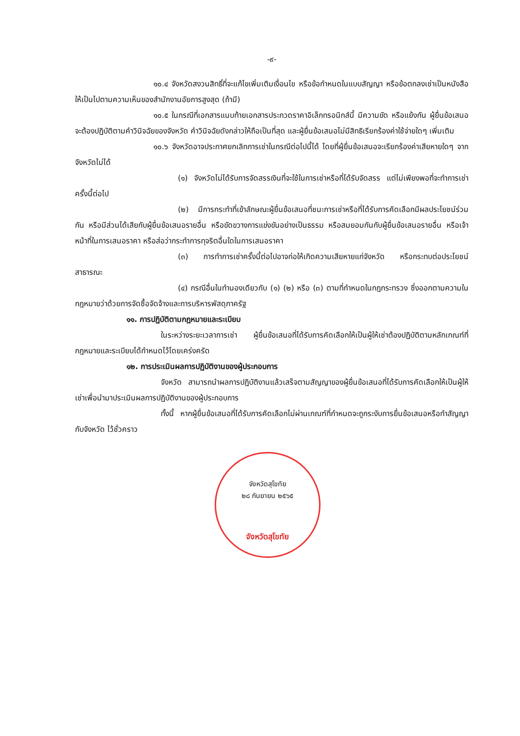-๙-
๑๐.๔ จังหวัดสงวนสิทธิ์ที่จะแก้ไขเพิ่มเติมเงื่อนไข หรือข้อกำหนดในแบบสัญญา หรือข้อตกลงเช่าเป็นหนังสือ ให้เป็นไปตามความเห็นของสำนักงานอัยการสูงสุด (ถ้ามี)
๑๐.๕ ในกรณีที่เอกสารแนบท้ายเอกสารประกวดราคาอิเล็กทรอนิกส์นี้ มีความขัด หรือแย้งกัน ผู้ยื่นข้อเสนอจะต้องปฏิบัติตามคำวินิจฉัยของจังหวัด คำวินิจฉัยดังกล่าวให้ถือเป็นที่สุด และผู้ยื่นข้อเสนอไม่มีสิทธิเรียกร้องค่าใช้จ่ายใดๆ เพิ่มเติม
๑๐.๖ จังหวัดอาจประกาศยกเลิกการเช่าในกรณีต่อไปนี้ได้ โดยที่ผู้ยื่นข้อเสนอจะเรียกร้องค่าเสียหายใดๆ จากจังหวัดไม่ได้
(๑) จังหวัดไม่ได้รับการจัดสรรเงินที่จะใช้ในการเช่าหรือที่ได้รับจัดสรร แต่ไม่เพียงพอที่จะทำการเช่าครั้งนี้ต่อไป
(๒) มีการกระทำที่เข้าลักษณะผู้ยื่นข้อเสนอที่ชนะการเช่าหรือที่ได้รับการคัดเลือกมีผลประโยชน์ร่วมกัน หรือมีส่วนได้เสียกับผู้ยื่นข้อเสนอรายอื่น หรือขัดขวางการแข่งขันอย่างเป็นธรรม หรือสมยอมกันกับผู้ยื่นข้อเสนอรายอื่น หรือเจ้าหน้าที่ในการเสนอราคา หรือส่อว่ากระทำการทุจริตอื่นใดในการเสนอราคา
(๓) การทำการเช่าครั้งนี้ต่อไปอาจก่อให้เกิดความเสียหายแก่จังหวัด หรือกระทบต่อประโยชน์สาธารณะ
(๔) กรณีอื่นในทำนองเดียวกับ (๑) (๒) หรือ (๓) ตามที่กำหนดในกฎกระทรวง ซึ่งออกตามความในกฎหมายว่าด้วยการจัดซื้อจัดจ้างและการบริหารพัสดุภาครัฐ
๑๑. การปฏิบัติตามกฎหมายและระเบียบ
ในระหว่างระยะเวลาการเช่า ผู้ยื่นข้อเสนอที่ได้รับการคัดเลือกให้เป็นผู้ให้เช่าต้องปฏิบัติตามหลักเกณฑ์ที่กฎหมายและระเบียบได้กำหนดไว้โดยเคร่งครัด
๑๒. การประเมินผลการปฏิบัติงานของผู้ประกอบการ
จังหวัด สามารถนำผลการปฏิบัติงานแล้วเสร็จตามสัญญาของผู้ยื่นข้อเสนอที่ได้รับการคัดเลือกให้เป็นผู้ให้เช่าเพื่อนำมาประเมินผลการปฏิบัติงานของผู้ประกอบการ
ทั้งนี้ หากผู้ยื่นข้อเสนอที่ได้รับการคัดเลือกไม่ผ่านเกณฑ์ที่กำหนดจะถูกระงับการยื่นข้อเสนอหรือทำสัญญากับจังหวัด ไว้ชั่วคราว
จังหวัดสุโขทัย
๒๘ กันยายน ๒๕๖๕
จังหวัดสุโขทัย